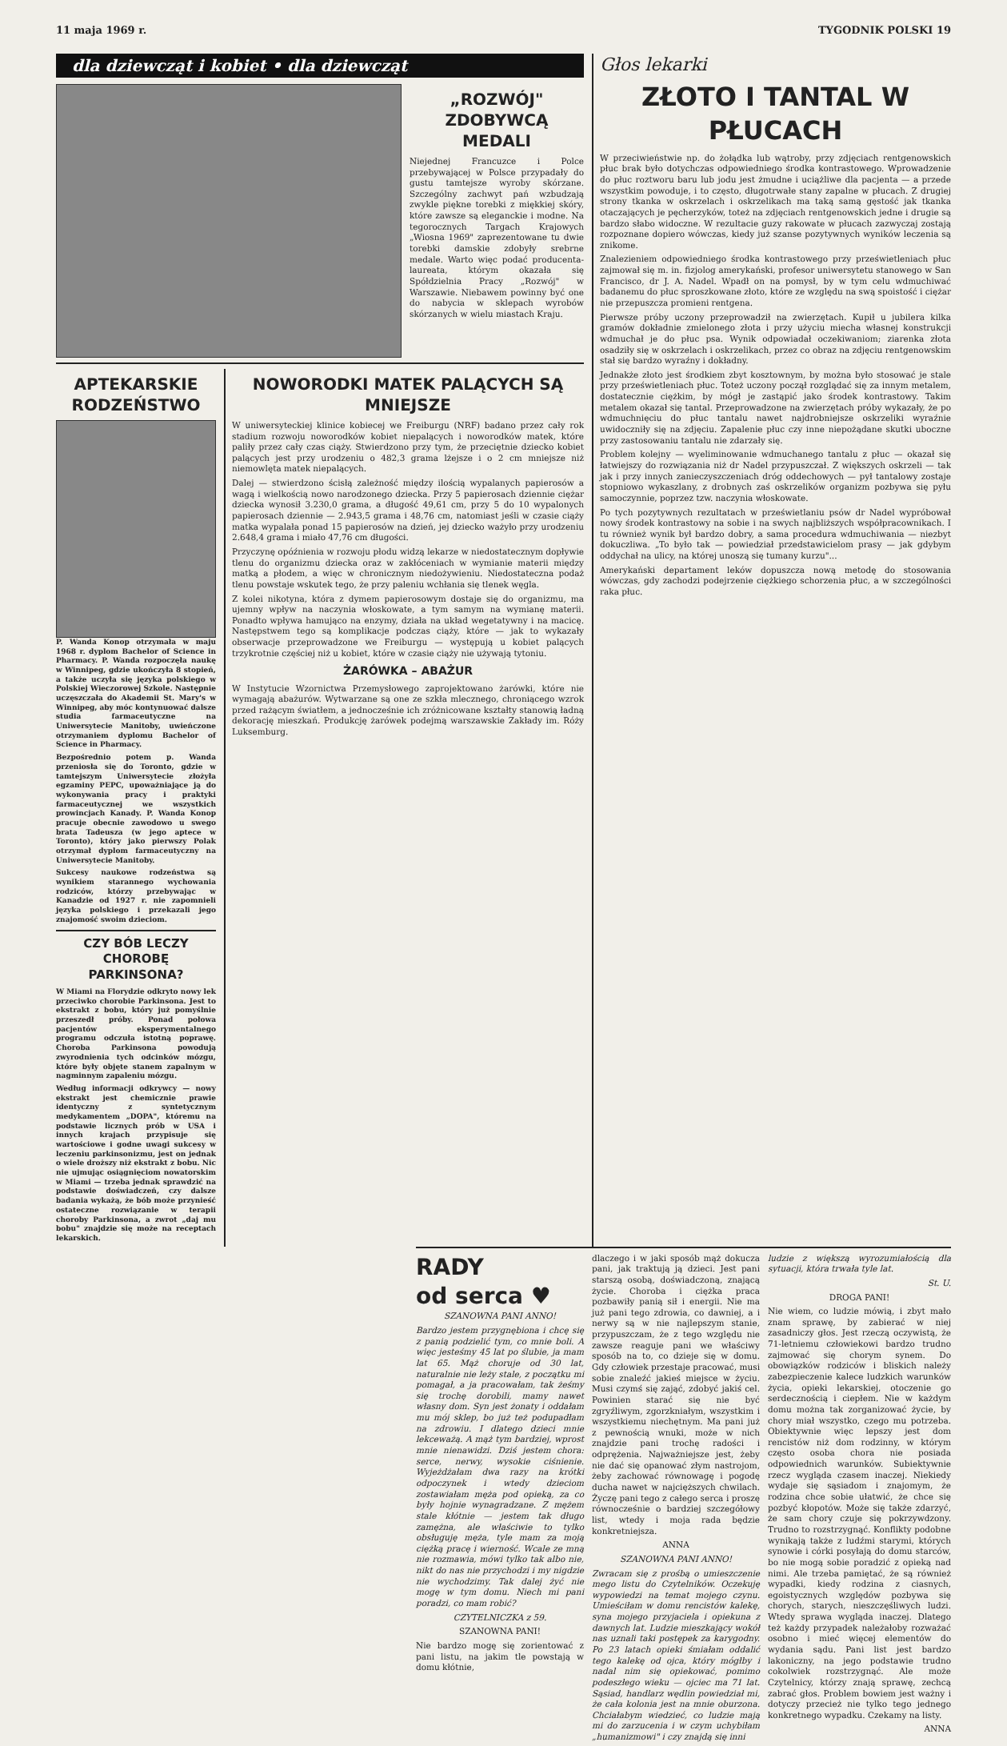11 maja 1969 r. TYGODNIK POLSKI 19
dla dziewcząt i kobiet • dla dziewcząt
„ROZWÓJ"
ZDOBYWCĄ
MEDALI
Niejednej Francuzce i Polce przebywającej w Polsce przypadały do gustu tamtejsze wyroby skórzane. Szczególny zachwyt pań wzbudzają zwykle piękne torebki z miękkiej skóry, które zawsze są eleganckie i modne. Na tegorocznych Targach Krajowych „Wiosna 1969" zaprezentowane tu dwie torebki damskie zdobyły srebrne medale. Warto więc podać producenta-laureata, którym okazała się Spółdzielnia Pracy „Rozwój" w Warszawie. Niebawem powinny być one do nabycia w sklepach wyrobów skórzanych w wielu miastach Kraju.
APTEKARSKIE RODZEŃSTWO
P. Wanda Konop otrzymała w maju 1968 r. dyplom Bachelor of Science in Pharmacy. P. Wanda rozpoczęła naukę w Winnipeg, gdzie ukończyła 8 stopień, a także uczyła się języka polskiego w Polskiej Wieczorowej Szkole. Następnie uczęszczała do Akademii St. Mary's w Winnipeg, aby móc kontynuować dalsze studia farmaceutyczne na Uniwersytecie Manitoby, uwieńczone otrzymaniem dyplomu Bachelor of Science in Pharmacy.
Bezpośrednio potem p. Wanda przeniosła się do Toronto, gdzie w tamtejszym Uniwersytecie złożyła egzaminy PEPC, upoważniające ją do wykonywania pracy i praktyki farmaceutycznej we wszystkich prowincjach Kanady. P. Wanda Konop pracuje obecnie zawodowo u swego brata Tadeusza (w jego aptece w Toronto), który jako pierwszy Polak otrzymał dyplom farmaceutyczny na Uniwersytecie Manitoby.
Sukcesy naukowe rodzeństwa są wynikiem starannego wychowania rodziców, którzy przebywając w Kanadzie od 1927 r. nie zapomnieli języka polskiego i przekazali jego znajomość swoim dzieciom.
CZY BÓB LECZY CHOROBĘ PARKINSONA?
W Miami na Florydzie odkryto nowy lek przeciwko chorobie Parkinsona. Jest to ekstrakt z bobu, który już pomyślnie przeszedł próby. Ponad połowa pacjentów eksperymentalnego programu odczuła istotną poprawę. Choroba Parkinsona powodują zwyrodnienia tych odcinków mózgu, które były objęte stanem zapalnym w nagminnym zapaleniu mózgu.
Według informacji odkrywcy — nowy ekstrakt jest chemicznie prawie identyczny z syntetycznym medykamentem „DOPA", któremu na podstawie licznych prób w USA i innych krajach przypisuje się wartościowe i godne uwagi sukcesy w leczeniu parkinsonizmu, jest on jednak o wiele droższy niż ekstrakt z bobu. Nic nie ujmując osiągnięciom nowatorskim w Miami — trzeba jednak sprawdzić na podstawie doświadczeń, czy dalsze badania wykażą, że bób może przynieść ostateczne rozwiązanie w terapii choroby Parkinsona, a zwrot „daj mu bobu" znajdzie się może na receptach lekarskich.
NOWORODKI MATEK PALĄCYCH SĄ MNIEJSZE
W uniwersyteckiej klinice kobiecej we Freiburgu (NRF) badano przez cały rok stadium rozwoju noworodków kobiet niepalących i noworodków matek, które paliły przez cały czas ciąży. Stwierdzono przy tym, że przeciętnie dziecko kobiet palących jest przy urodzeniu o 482,3 grama lżejsze i o 2 cm mniejsze niż niemowlęta matek niepalących.
Dalej — stwierdzono ścisłą zależność między ilością wypalanych papierosów a wagą i wielkością nowo narodzonego dziecka. Przy 5 papierosach dziennie ciężar dziecka wynosił 3.230,0 grama, a długość 49,61 cm, przy 5 do 10 wypalonych papierosach dziennie — 2.943,5 grama i 48,76 cm, natomiast jeśli w czasie ciąży matka wypalała ponad 15 papierosów na dzień, jej dziecko ważyło przy urodzeniu 2.648,4 grama i miało 47,76 cm długości.
Przyczynę opóźnienia w rozwoju płodu widzą lekarze w niedostatecznym dopływie tlenu do organizmu dziecka oraz w zakłóceniach w wymianie materii między matką a płodem, a więc w chronicznym niedożywieniu. Niedostateczna podaż tlenu powstaje wskutek tego, że przy paleniu wchłania się tlenek węgla.
Z kolei nikotyna, która z dymem papierosowym dostaje się do organizmu, ma ujemny wpływ na naczynia włoskowate, a tym samym na wymianę materii. Ponadto wpływa hamująco na enzymy, działa na układ wegetatywny i na macicę. Następstwem tego są komplikacje podczas ciąży, które — jak to wykazały obserwacje przeprowadzone we Freiburgu — występują u kobiet palących trzykrotnie częściej niż u kobiet, które w czasie ciąży nie używają tytoniu.
ŻARÓWKA – ABAŻUR
W Instytucie Wzornictwa Przemysłowego zaprojektowano żarówki, które nie wymagają abażurów. Wytwarzane są one ze szkła mlecznego, chroniącego wzrok przed rażącym światłem, a jednocześnie ich zróżnicowane kształty stanowią ładną dekorację mieszkań. Produkcję żarówek podejmą warszawskie Zakłady im. Róży Luksemburg.
Głos lekarki
ZŁOTO I TANTAL W PŁUCACH
W przeciwieństwie np. do żołądka lub wątroby, przy zdjęciach rentgenowskich płuc brak było dotychczas odpowiedniego środka kontrastowego. Wprowadzenie do płuc roztworu baru lub jodu jest żmudne i uciążliwe dla pacjenta — a przede wszystkim powoduje, i to często, długotrwałe stany zapalne w płucach. Z drugiej strony tkanka w oskrzelach i oskrzelikach ma taką samą gęstość jak tkanka otaczających je pęcherzyków, toteż na zdjęciach rentgenowskich jedne i drugie są bardzo słabo widoczne. W rezultacie guzy rakowate w płucach zazwyczaj zostają rozpoznane dopiero wówczas, kiedy już szanse pozytywnych wyników leczenia są znikome.
Znalezieniem odpowiedniego środka kontrastowego przy prześwietleniach płuc zajmował się m. in. fizjolog amerykański, profesor uniwersytetu stanowego w San Francisco, dr J. A. Nadel. Wpadł on na pomysł, by w tym celu wdmuchiwać badanemu do płuc sproszkowane złoto, które ze względu na swą spoistość i ciężar nie przepuszcza promieni rentgena.
Pierwsze próby uczony przeprowadził na zwierzętach. Kupił u jubilera kilka gramów dokładnie zmielonego złota i przy użyciu miecha własnej konstrukcji wdmuchał je do płuc psa. Wynik odpowiadał oczekiwaniom; ziarenka złota osadziły się w oskrzelach i oskrzelikach, przez co obraz na zdjęciu rentgenowskim stał się bardzo wyraźny i dokładny.
Jednakże złoto jest środkiem zbyt kosztownym, by można było stosować je stale przy prześwietleniach płuc. Toteż uczony począł rozglądać się za innym metalem, dostatecznie ciężkim, by mógł je zastąpić jako środek kontrastowy. Takim metalem okazał się tantal. Przeprowadzone na zwierzętach próby wykazały, że po wdmuchnięciu do płuc tantalu nawet najdrobniejsze oskrzeliki wyraźnie uwidoczniły się na zdjęciu. Zapalenie płuc czy inne niepożądane skutki uboczne przy zastosowaniu tantalu nie zdarzały się.
Problem kolejny — wyeliminowanie wdmuchanego tantalu z płuc — okazał się łatwiejszy do rozwiązania niż dr Nadel przypuszczał. Z większych oskrzeli — tak jak i przy innych zanieczyszczeniach dróg oddechowych — pył tantalowy zostaje stopniowo wykaszlany, z drobnych zaś oskrzelików organizm pozbywa się pyłu samoczynnie, poprzez tzw. naczynia włoskowate.
Po tych pozytywnych rezultatach w prześwietlaniu psów dr Nadel wypróbował nowy środek kontrastowy na sobie i na swych najbliższych współpracownikach. I tu również wynik był bardzo dobry, a sama procedura wdmuchiwania — niezbyt dokuczliwa. „To było tak — powiedział przedstawicielom prasy — jak gdybym oddychał na ulicy, na której unoszą się tumany kurzu"...
Amerykański departament leków dopuszcza nową metodę do stosowania wówczas, gdy zachodzi podejrzenie ciężkiego schorzenia płuc, a w szczególności raka płuc.
RADY
od serca ♥
SZANOWNA PANI ANNO!
Bardzo jestem przygnębiona i chcę się z panią podzielić tym, co mnie boli. A więc jesteśmy 45 lat po ślubie, ja mam lat 65. Mąż choruje od 30 lat, naturalnie nie leży stale, z początku mi pomagał, a ja pracowałam, tak żeśmy się trochę dorobili, mamy nawet własny dom. Syn jest żonaty i oddałam mu mój sklep, bo już też podupadłam na zdrowiu. I dlatego dzieci mnie lekceważą. A mąż tym bardziej, wprost mnie nienawidzi. Dziś jestem chora: serce, nerwy, wysokie ciśnienie. Wyjeżdżałam dwa razy na krótki odpoczynek i wtedy dzieciom zostawiałam męża pod opieką, za co były hojnie wynagradzane. Z mężem stale kłótnie — jestem tak długo zamężna, ale właściwie to tylko obsługuję męża, tyle mam za moją ciężką pracę i wierność. Wcale ze mną nie rozmawia, mówi tylko tak albo nie, nikt do nas nie przychodzi i my nigdzie nie wychodzimy. Tak dalej żyć nie mogę w tym domu. Niech mi pani poradzi, co mam robić?
CZYTELNICZKA z 59.
SZANOWNA PANI!
Nie bardzo mogę się zorientować z pani listu, na jakim tle powstają w domu kłótnie,
dlaczego i w jaki sposób mąż dokucza pani, jak traktują ją dzieci. Jest pani starszą osobą, doświadczoną, znającą życie. Choroba i ciężka praca pozbawiły panią sił i energii. Nie ma już pani tego zdrowia, co dawniej, a i nerwy są w nie najlepszym stanie, przypuszczam, że z tego względu nie zawsze reaguje pani we właściwy sposób na to, co dzieje się w domu. Gdy człowiek przestaje pracować, musi sobie znaleźć jakieś miejsce w życiu. Musi czymś się zająć, zdobyć jakiś cel. Powinien starać się nie być zgryźliwym, zgorzkniałym, wszystkim i wszystkiemu niechętnym. Ma pani już z pewnością wnuki, może w nich znajdzie pani trochę radości i odprężenia. Najważniejsze jest, żeby nie dać się opanować złym nastrojom, żeby zachować równowagę i pogodę ducha nawet w najcięższych chwilach. Życzę pani tego z całego serca i proszę równocześnie o bardziej szczegółowy list, wtedy i moja rada będzie konkretniejsza.
ANNA
SZANOWNA PANI ANNO!
Zwracam się z prośbą o umieszczenie mego listu do Czytelników. Oczekuję wypowiedzi na temat mojego czynu. Umieściłam w domu rencistów kalekę, syna mojego przyjaciela i opiekuna z dawnych lat. Ludzie mieszkający wokół nas uznali taki postępek za karygodny. Po 23 latach opieki śmiałam oddalić tego kalekę od ojca, który mógłby i nadal nim się opiekować, pomimo podeszłego wieku — ojciec ma 71 lat. Sąsiad, handlarz wędlin powiedział mi, że cała kolonia jest na mnie oburzona. Chciałabym wiedzieć, co ludzie mają mi do zarzucenia i w czym uchybiłam „humanizmowi" i czy znajdą się inni
ludzie z większą wyrozumiałością dla sytuacji, która trwała tyle lat.
St. U.
DROGA PANI!
Nie wiem, co ludzie mówią, i zbyt mało znam sprawę, by zabierać w niej zasadniczy głos. Jest rzeczą oczywistą, że 71-letniemu człowiekowi bardzo trudno zajmować się chorym synem. Do obowiązków rodziców i bliskich należy zabezpieczenie kalece ludzkich warunków życia, opieki lekarskiej, otoczenie go serdecznością i ciepłem. Nie w każdym domu można tak zorganizować życie, by chory miał wszystko, czego mu potrzeba. Obiektywnie więc lepszy jest dom rencistów niż dom rodzinny, w którym często osoba chora nie posiada odpowiednich warunków. Subiektywnie rzecz wygląda czasem inaczej. Niekiedy wydaje się sąsiadom i znajomym, że rodzina chce sobie ułatwić, że chce się pozbyć kłopotów. Może się także zdarzyć, że sam chory czuje się pokrzywdzony. Trudno to rozstrzygnąć. Konflikty podobne wynikają także z ludźmi starymi, których synowie i córki posyłają do domu starców, bo nie mogą sobie poradzić z opieką nad nimi. Ale trzeba pamiętać, że są również wypadki, kiedy rodzina z ciasnych, egoistycznych względów pozbywa się chorych, starych, nieszczęśliwych ludzi. Wtedy sprawa wygląda inaczej. Dlatego też każdy przypadek należałoby rozważać osobno i mieć więcej elementów do wydania sądu. Pani list jest bardzo lakoniczny, na jego podstawie trudno cokolwiek rozstrzygnąć. Ale może Czytelnicy, którzy znają sprawę, zechcą zabrać głos. Problem bowiem jest ważny i dotyczy przecież nie tylko tego jednego konkretnego wypadku. Czekamy na listy.
ANNA